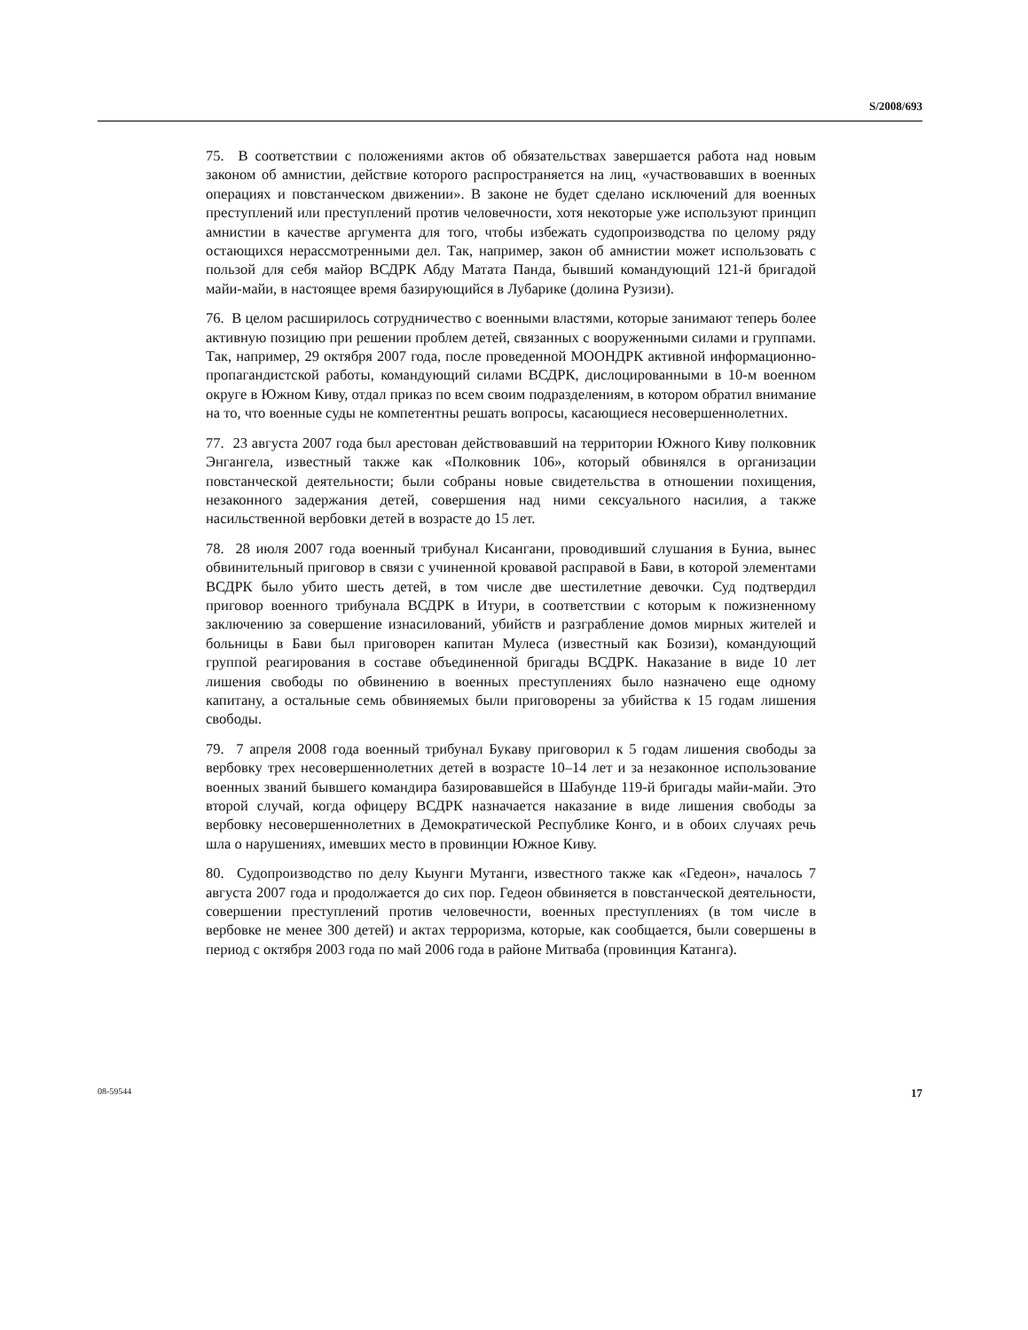S/2008/693
75. В соответствии с положениями актов об обязательствах завершается работа над новым законом об амнистии, действие которого распространяется на лиц, «участвовавших в военных операциях и повстанческом движении». В законе не будет сделано исключений для военных преступлений или преступлений против человечности, хотя некоторые уже используют принцип амнистии в качестве аргумента для того, чтобы избежать судопроизводства по целому ряду остающихся нерассмотренными дел. Так, например, закон об амнистии может использовать с пользой для себя майор ВСДРК Абду Матата Панда, бывший командующий 121-й бригадой майи-майи, в настоящее время базирующийся в Лубарике (долина Рузизи).
76. В целом расширилось сотрудничество с военными властями, которые занимают теперь более активную позицию при решении проблем детей, связанных с вооруженными силами и группами. Так, например, 29 октября 2007 года, после проведенной МООНДРК активной информационно-пропагандистской работы, командующий силами ВСДРК, дислоцированными в 10-м военном округе в Южном Киву, отдал приказ по всем своим подразделениям, в котором обратил внимание на то, что военные суды не компетентны решать вопросы, касающиеся несовершеннолетних.
77. 23 августа 2007 года был арестован действовавший на территории Южного Киву полковник Энгангела, известный также как «Полковник 106», который обвинялся в организации повстанческой деятельности; были собраны новые свидетельства в отношении похищения, незаконного задержания детей, совершения над ними сексуального насилия, а также насильственной вербовки детей в возрасте до 15 лет.
78. 28 июля 2007 года военный трибунал Кисангани, проводивший слушания в Буниа, вынес обвинительный приговор в связи с учиненной кровавой расправой в Бави, в которой элементами ВСДРК было убито шесть детей, в том числе две шестилетние девочки. Суд подтвердил приговор военного трибунала ВСДРК в Итури, в соответствии с которым к пожизненному заключению за совершение изнасилований, убийств и разграбление домов мирных жителей и больницы в Бави был приговорен капитан Мулеса (известный как Бозизи), командующий группой реагирования в составе объединенной бригады ВСДРК. Наказание в виде 10 лет лишения свободы по обвинению в военных преступлениях было назначено еще одному капитану, а остальные семь обвиняемых были приговорены за убийства к 15 годам лишения свободы.
79. 7 апреля 2008 года военный трибунал Букаву приговорил к 5 годам лишения свободы за вербовку трех несовершеннолетних детей в возрасте 10–14 лет и за незаконное использование военных званий бывшего командира базировавшейся в Шабунде 119-й бригады майи-майи. Это второй случай, когда офицеру ВСДРК назначается наказание в виде лишения свободы за вербовку несовершеннолетних в Демократической Республике Конго, и в обоих случаях речь шла о нарушениях, имевших место в провинции Южное Киву.
80. Судопроизводство по делу Кыунги Мутанги, известного также как «Гедеон», началось 7 августа 2007 года и продолжается до сих пор. Гедеон обвиняется в повстанческой деятельности, совершении преступлений против человечности, военных преступлениях (в том числе в вербовке не менее 300 детей) и актах терроризма, которые, как сообщается, были совершены в период с октября 2003 года по май 2006 года в районе Митваба (провинция Катанга).
08-59544 17